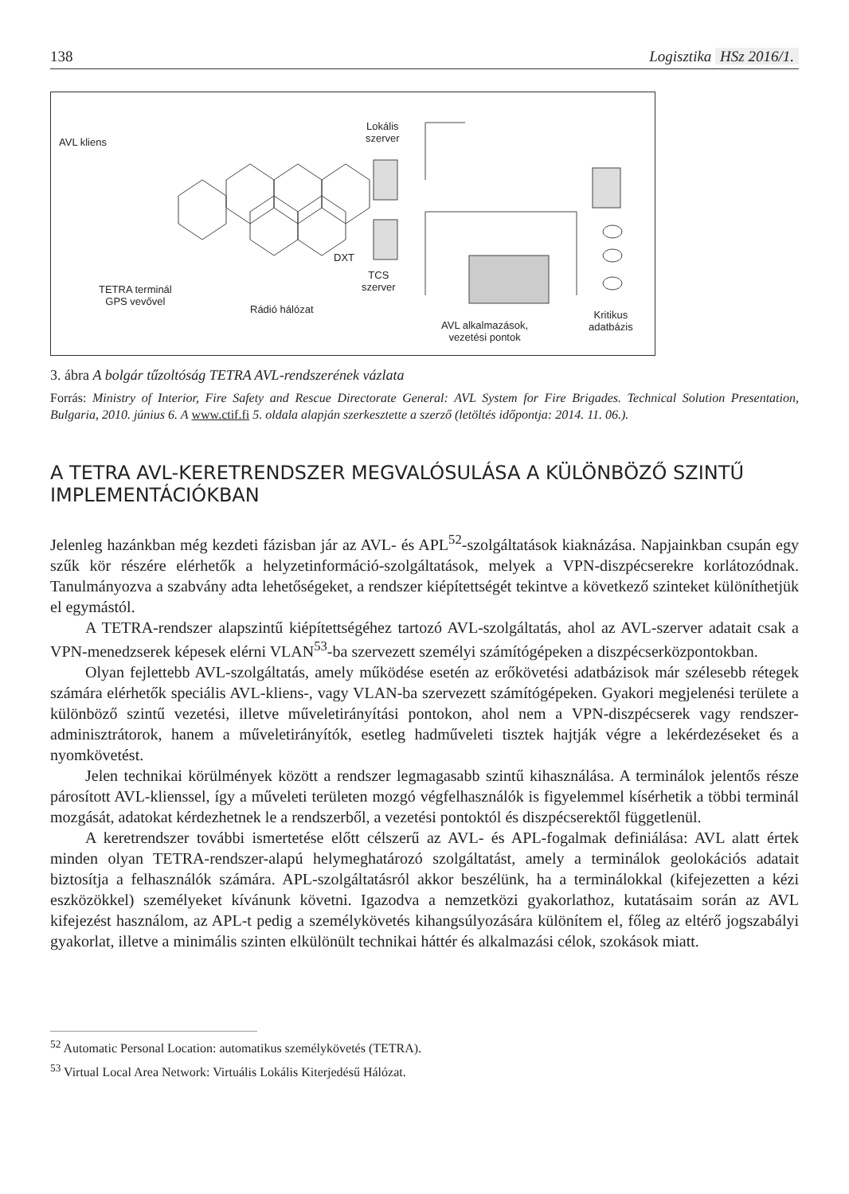138 Logisztika HSz 2016/1.
AVL kliens
Lokális
szerver
DXT
TCS
szerver
TETRA terminál
GPS vevővel
Rádió hálózat
AVL alkalmazások,
vezetési pontok
Kritikus
adatbázis
3. ábra A bolgár tűzoltóság TETRA AVL-rendszerének vázlata
Forrás: Ministry of Interior, Fire Safety and Rescue Directorate General: AVL System for Fire Brigades. Technical Solution Presentation, Bulgaria, 2010. június 6. A www.ctif.fi 5. oldala alapján szerkesztette a szerző (letöltés időpontja: 2014. 11. 06.).
A TETRA AVL-KERETRENDSZER MEGVALÓSULÁSA A KÜLÖNBÖZŐ SZINTŰ IMPLEMENTÁCIÓKBAN
Jelenleg hazánkban még kezdeti fázisban jár az AVL- és APL<sup>52</sup>-szolgáltatások kiaknázása. Napjainkban csupán egy szűk kör részére elérhetők a helyzetinformáció-szolgáltatások, melyek a VPN-diszpécserekre korlátozódnak. Tanulmányozva a szabvány adta lehetőségeket, a rendszer kiépítettségét tekintve a következő szinteket különíthetjük el egymástól.
A TETRA-rendszer alapszintű kiépítettségéhez tartozó AVL-szolgáltatás, ahol az AVL-szerver adatait csak a VPN-menedzserek képesek elérni VLAN<sup>53</sup>-ba szervezett személyi számítógépeken a diszpécserközpontokban.
Olyan fejlettebb AVL-szolgáltatás, amely működése esetén az erőkövetési adatbázisok már szélesebb rétegek számára elérhetők speciális AVL-kliens-, vagy VLAN-ba szervezett számítógépeken. Gyakori megjelenési területe a különböző szintű vezetési, illetve műveletirányítási pontokon, ahol nem a VPN-diszpécserek vagy rendszer-adminisztrátorok, hanem a műveletirányítók, esetleg hadműveleti tisztek hajtják végre a lekérdezéseket és a nyomkövetést.
Jelen technikai körülmények között a rendszer legmagasabb szintű kihasználása. A terminálok jelentős része párosított AVL-klienssel, így a műveleti területen mozgó végfelhasználók is figyelemmel kísérhetik a többi terminál mozgását, adatokat kérdezhetnek le a rendszerből, a vezetési pontoktól és diszpécserektől függetlenül.
A keretrendszer további ismertetése előtt célszerű az AVL- és APL-fogalmak definiálása: AVL alatt értek minden olyan TETRA-rendszer-alapú helymeghatározó szolgáltatást, amely a terminálok geolokációs adatait biztosítja a felhasználók számára. APL-szolgáltatásról akkor beszélünk, ha a terminálokkal (kifejezetten a kézi eszközökkel) személyeket kívánunk követni. Igazodva a nemzetközi gyakorlathoz, kutatásaim során az AVL kifejezést használom, az APL-t pedig a személykövetés kihangsúlyozására különítem el, főleg az eltérő jogszabályi gyakorlat, illetve a minimális szinten elkülönült technikai háttér és alkalmazási célok, szokások miatt.
<sup>52</sup> Automatic Personal Location: automatikus személykövetés (TETRA).
<sup>53</sup> Virtual Local Area Network: Virtuális Lokális Kiterjedésű Hálózat.